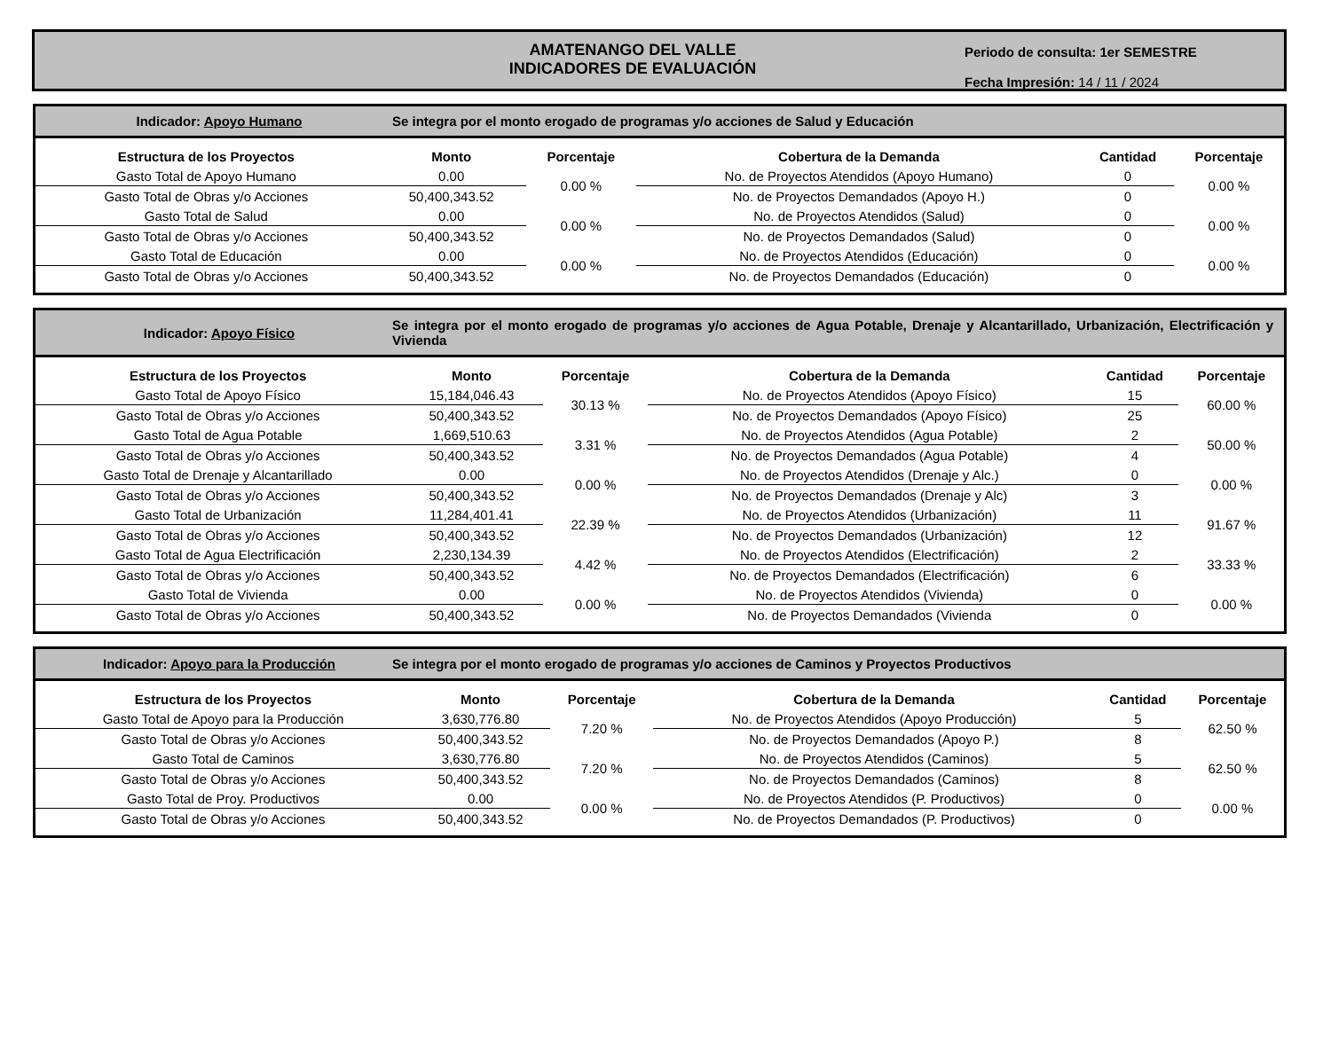AMATENANGO DEL VALLE
INDICADORES DE EVALUACIÓN
Periodo de consulta: 1er SEMESTRE
Fecha Impresión: 14 / 11 / 2024
Indicador: Apoyo Humano
Se integra por el monto erogado de programas y/o acciones de Salud y Educación
| Estructura de los Proyectos | Monto | Porcentaje | Cobertura de la Demanda | Cantidad | Porcentaje |
| --- | --- | --- | --- | --- | --- |
| Gasto Total de Apoyo Humano | 0.00 | 0.00 % | No. de Proyectos Atendidos (Apoyo Humano) | 0 | 0.00 % |
| Gasto Total de Obras y/o Acciones | 50,400,343.52 | | No. de Proyectos Demandados (Apoyo H.) | 0 | |
| Gasto Total de Salud | 0.00 | 0.00 % | No. de Proyectos Atendidos (Salud) | 0 | 0.00 % |
| Gasto Total de Obras y/o Acciones | 50,400,343.52 | | No. de Proyectos Demandados (Salud) | 0 | |
| Gasto Total de Educación | 0.00 | 0.00 % | No. de Proyectos Atendidos (Educación) | 0 | 0.00 % |
| Gasto Total de Obras y/o Acciones | 50,400,343.52 | | No. de Proyectos Demandados (Educación) | 0 | |
Indicador: Apoyo Físico
Se integra por el monto erogado de programas y/o acciones de Agua Potable, Drenaje y Alcantarillado, Urbanización, Electrificación y Vivienda
| Estructura de los Proyectos | Monto | Porcentaje | Cobertura de la Demanda | Cantidad | Porcentaje |
| --- | --- | --- | --- | --- | --- |
| Gasto Total de Apoyo Físico | 15,184,046.43 | 30.13 % | No. de Proyectos Atendidos (Apoyo Físico) | 15 | 60.00 % |
| Gasto Total de Obras y/o Acciones | 50,400,343.52 | | No. de Proyectos Demandados (Apoyo Físico) | 25 | |
| Gasto Total de Agua Potable | 1,669,510.63 | 3.31 % | No. de Proyectos Atendidos (Agua Potable) | 2 | 50.00 % |
| Gasto Total de Obras y/o Acciones | 50,400,343.52 | | No. de Proyectos Demandados (Agua Potable) | 4 | |
| Gasto Total de Drenaje y Alcantarillado | 0.00 | 0.00 % | No. de Proyectos Atendidos (Drenaje y Alc.) | 0 | 0.00 % |
| Gasto Total de Obras y/o Acciones | 50,400,343.52 | | No. de Proyectos Demandados (Drenaje y Alc) | 3 | |
| Gasto Total de Urbanización | 11,284,401.41 | 22.39 % | No. de Proyectos Atendidos (Urbanización) | 11 | 91.67 % |
| Gasto Total de Obras y/o Acciones | 50,400,343.52 | | No. de Proyectos Demandados (Urbanización) | 12 | |
| Gasto Total de Agua Electrificación | 2,230,134.39 | 4.42 % | No. de Proyectos Atendidos (Electrificación) | 2 | 33.33 % |
| Gasto Total de Obras y/o Acciones | 50,400,343.52 | | No. de Proyectos Demandados (Electrificación) | 6 | |
| Gasto Total de Vivienda | 0.00 | 0.00 % | No. de Proyectos Atendidos (Vivienda) | 0 | 0.00 % |
| Gasto Total de Obras y/o Acciones | 50,400,343.52 | | No. de Proyectos Demandados (Vivienda | 0 | |
Indicador: Apoyo para la Producción
Se integra por el monto erogado de programas y/o acciones de Caminos y Proyectos Productivos
| Estructura de los Proyectos | Monto | Porcentaje | Cobertura de la Demanda | Cantidad | Porcentaje |
| --- | --- | --- | --- | --- | --- |
| Gasto Total de Apoyo para la Producción | 3,630,776.80 | 7.20 % | No. de Proyectos Atendidos (Apoyo Producción) | 5 | 62.50 % |
| Gasto Total de Obras y/o Acciones | 50,400,343.52 | | No. de Proyectos Demandados (Apoyo P.) | 8 | |
| Gasto Total de Caminos | 3,630,776.80 | 7.20 % | No. de Proyectos Atendidos (Caminos) | 5 | 62.50 % |
| Gasto Total de Obras y/o Acciones | 50,400,343.52 | | No. de Proyectos Demandados (Caminos) | 8 | |
| Gasto Total de Proy. Productivos | 0.00 | 0.00 % | No. de Proyectos Atendidos (P. Productivos) | 0 | 0.00 % |
| Gasto Total de Obras y/o Acciones | 50,400,343.52 | | No. de Proyectos Demandados (P. Productivos) | 0 | |